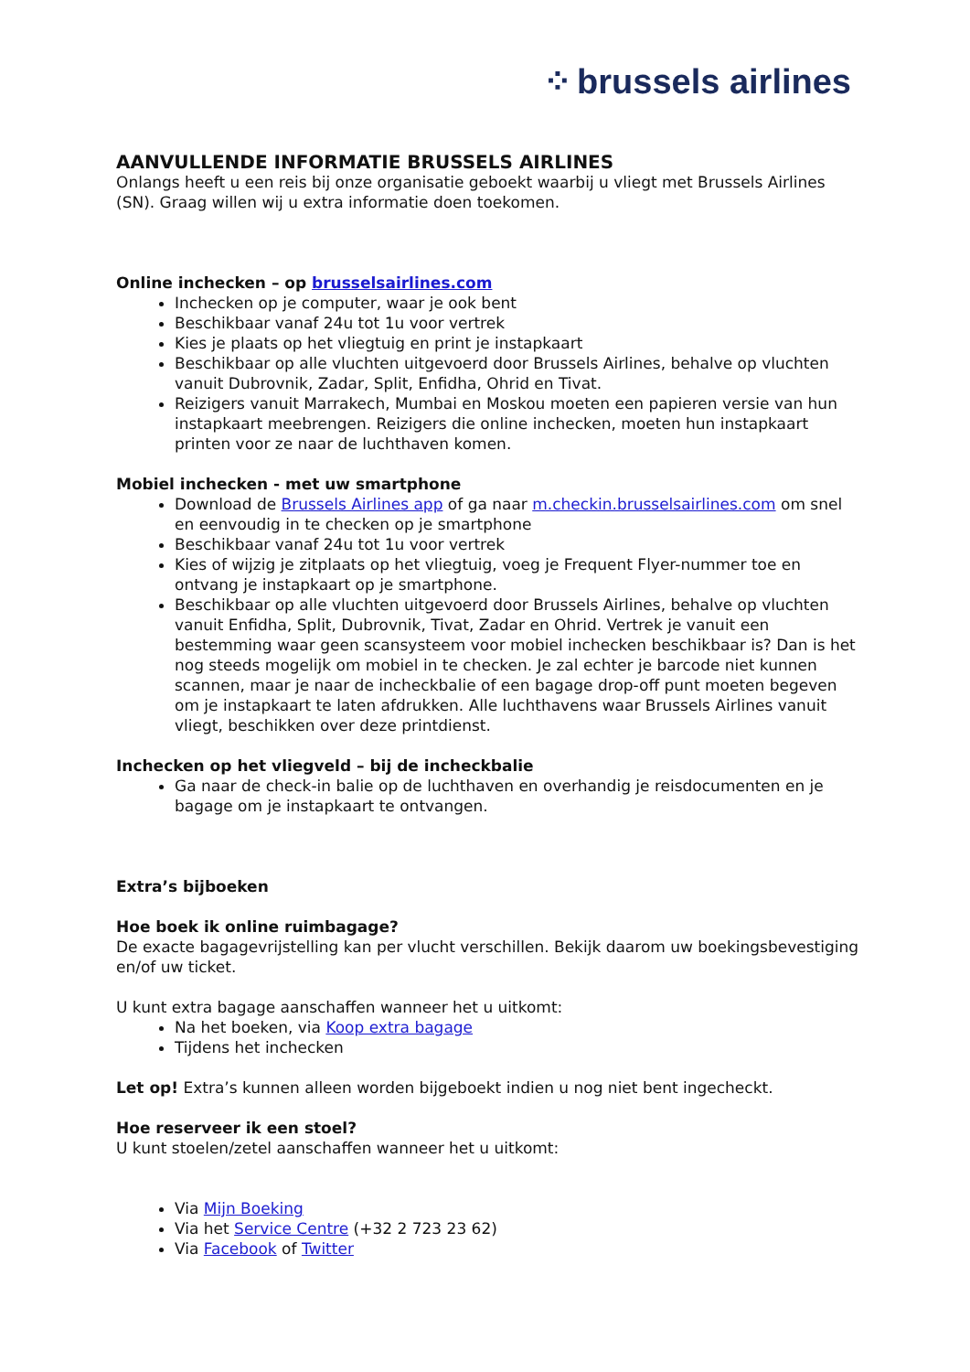⁘ brussels airlines
AANVULLENDE INFORMATIE BRUSSELS AIRLINES
Onlangs heeft u een reis bij onze organisatie geboekt waarbij u vliegt met Brussels Airlines (SN). Graag willen wij u extra informatie doen toekomen.
Online inchecken – op brusselsairlines.com
Inchecken op je computer, waar je ook bent
Beschikbaar vanaf 24u tot 1u voor vertrek
Kies je plaats op het vliegtuig en print je instapkaart
Beschikbaar op alle vluchten uitgevoerd door Brussels Airlines, behalve op vluchten vanuit Dubrovnik, Zadar, Split, Enfidha, Ohrid en Tivat.
Reizigers vanuit Marrakech, Mumbai en Moskou moeten een papieren versie van hun instapkaart meebrengen. Reizigers die online inchecken, moeten hun instapkaart printen voor ze naar de luchthaven komen.
Mobiel inchecken - met uw smartphone
Download de Brussels Airlines app of ga naar m.checkin.brusselsairlines.com om snel en eenvoudig in te checken op je smartphone
Beschikbaar vanaf 24u tot 1u voor vertrek
Kies of wijzig je zitplaats op het vliegtuig, voeg je Frequent Flyer-nummer toe en ontvang je instapkaart op je smartphone.
Beschikbaar op alle vluchten uitgevoerd door Brussels Airlines, behalve op vluchten vanuit Enfidha, Split, Dubrovnik, Tivat, Zadar en Ohrid. Vertrek je vanuit een bestemming waar geen scansysteem voor mobiel inchecken beschikbaar is? Dan is het nog steeds mogelijk om mobiel in te checken. Je zal echter je barcode niet kunnen scannen, maar je naar de incheckbalie of een bagage drop-off punt moeten begeven om je instapkaart te laten afdrukken. Alle luchthavens waar Brussels Airlines vanuit vliegt, beschikken over deze printdienst.
Inchecken op het vliegveld – bij de incheckbalie
Ga naar de check-in balie op de luchthaven en overhandig je reisdocumenten en je bagage om je instapkaart te ontvangen.
Extra’s bijboeken
Hoe boek ik online ruimbagage?
De exacte bagagevrijstelling kan per vlucht verschillen. Bekijk daarom uw boekingsbevestiging en/of uw ticket.
U kunt extra bagage aanschaffen wanneer het u uitkomt:
Na het boeken, via Koop extra bagage
Tijdens het inchecken
Let op! Extra’s kunnen alleen worden bijgeboekt indien u nog niet bent ingecheckt.
Hoe reserveer ik een stoel?
U kunt stoelen/zetel aanschaffen wanneer het u uitkomt:
Via Mijn Boeking
Via het Service Centre (+32 2 723 23 62)
Via Facebook of Twitter